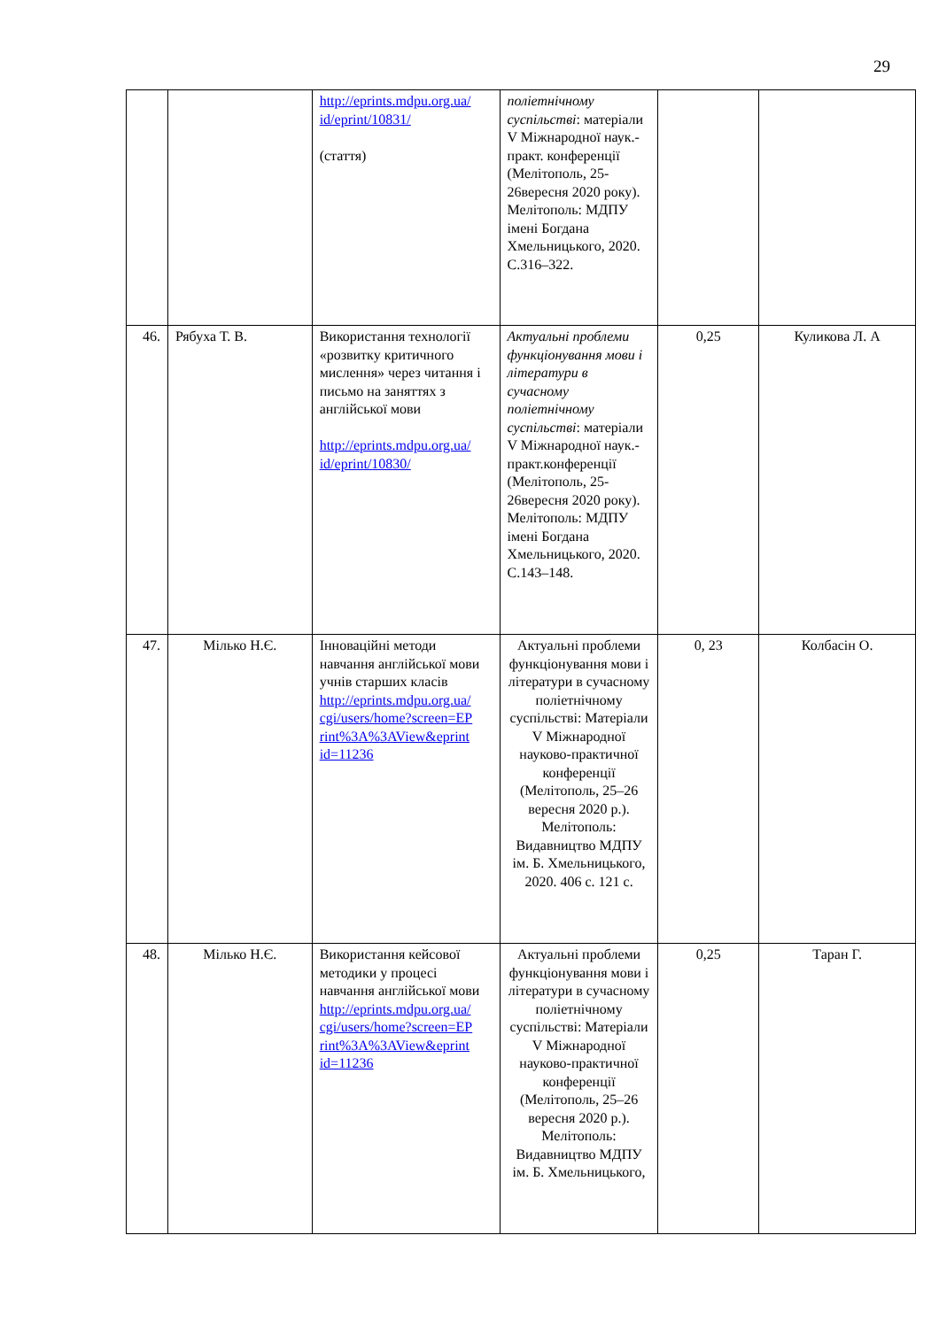29
| | | http://eprints.mdpu.org.ua/ id/eprint/10831/ (стаття) | поліетнічному суспільстві : матеріали V Міжнародної наук.-практ. конференції (Мелітополь, 25-26вересня 2020 року). Мелітополь: МДПУ імені Богдана Хмельницького, 2020. С.316–322. | | |
| 46. | Рябуха Т. В. | Використання технології «розвитку критичного мислення» через читання і письмо на заняттях з англійської мови http://eprints.mdpu.org.ua/ id/eprint/10830/ | Актуальні проблеми функціонування мови і літератури в сучасному поліетнічному суспільстві : матеріали V Міжнародної наук.-практ.конференції (Мелітополь, 25-26вересня 2020 року). Мелітополь: МДПУ імені Богдана Хмельницького, 2020. С.143–148. | 0,25 | Куликова Л. А |
| 47. | Мілько Н.Є. | Інноваційні методи навчання англійської мови учнів старших класів http://eprints.mdpu.org.ua/ cgi/users/home?screen=EP rint%3A%3AView&eprint id=11236 | Актуальні проблеми функціонування мови і літератури в сучасному поліетнічному суспільстві: Матеріали V Міжнародної науково-практичної конференції (Мелітополь, 25–26 вересня 2020 р.). Мелітополь: Видавництво МДПУ ім. Б. Хмельницького, 2020. 406 с. 121 с. | 0, 23 | Колбасін О. |
| 48. | Мілько Н.Є. | Використання кейсової методики у процесі навчання англійської мови http://eprints.mdpu.org.ua/ cgi/users/home?screen=EP rint%3A%3AView&eprint id=11236 | Актуальні проблеми функціонування мови і літератури в сучасному поліетнічному суспільстві: Матеріали V Міжнародної науково-практичної конференції (Мелітополь, 25–26 вересня 2020 р.). Мелітополь: Видавництво МДПУ ім. Б. Хмельницького, | 0,25 | Таран Г. |